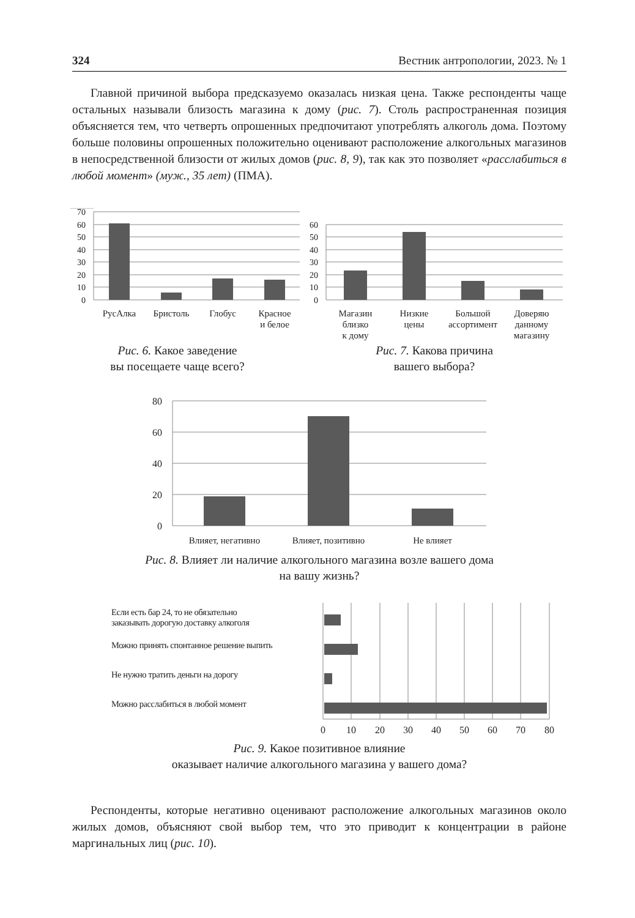324 Вестник антропологии, 2023. № 1
Главной причиной выбора предсказуемо оказалась низкая цена. Также респонденты чаще остальных называли близость магазина к дому (рис. 7). Столь распространенная позиция объясняется тем, что четверть опрошенных предпочитают употреблять алкоголь дома. Поэтому больше половины опрошенных положительно оценивают расположение алкогольных магазинов в непосредственной близости от жилых домов (рис. 8, 9), так как это позволяет «расслабиться в любой момент» (муж., 35 лет) (ПМА).
70
60
50
40
30
20
10
0
РусАлка
Бристоль
Глобус
Красное
и белое
60
50
40
30
20
10
0
Магазин
близко
к дому
Низкие
цены
Большой
ассортимент
Доверяю
данному
магазину
Рис. 6. Какое заведение
вы посещаете чаще всего?
Рис. 7. Какова причина
вашего выбора?
80
60
40
20
0
Влияет, негативно
Влияет, позитивно
Не влияет
Рис. 8. Влияет ли наличие алкогольного магазина возле вашего дома
на вашу жизнь?
Если есть бар 24, то не обязательно
заказывать дорогую доставку алкоголя
Можно принять спонтанное решение выпить
Не нужно тратить деньги на дорогу
Можно расслабиться в любой момент
0
10
20
30
40
50
60
70
80
Рис. 9. Какое позитивное влияние
оказывает наличие алкогольного магазина у вашего дома?
Респонденты, которые негативно оценивают расположение алкогольных магазинов около жилых домов, объясняют свой выбор тем, что это приводит к концентрации в районе маргинальных лиц (рис. 10).